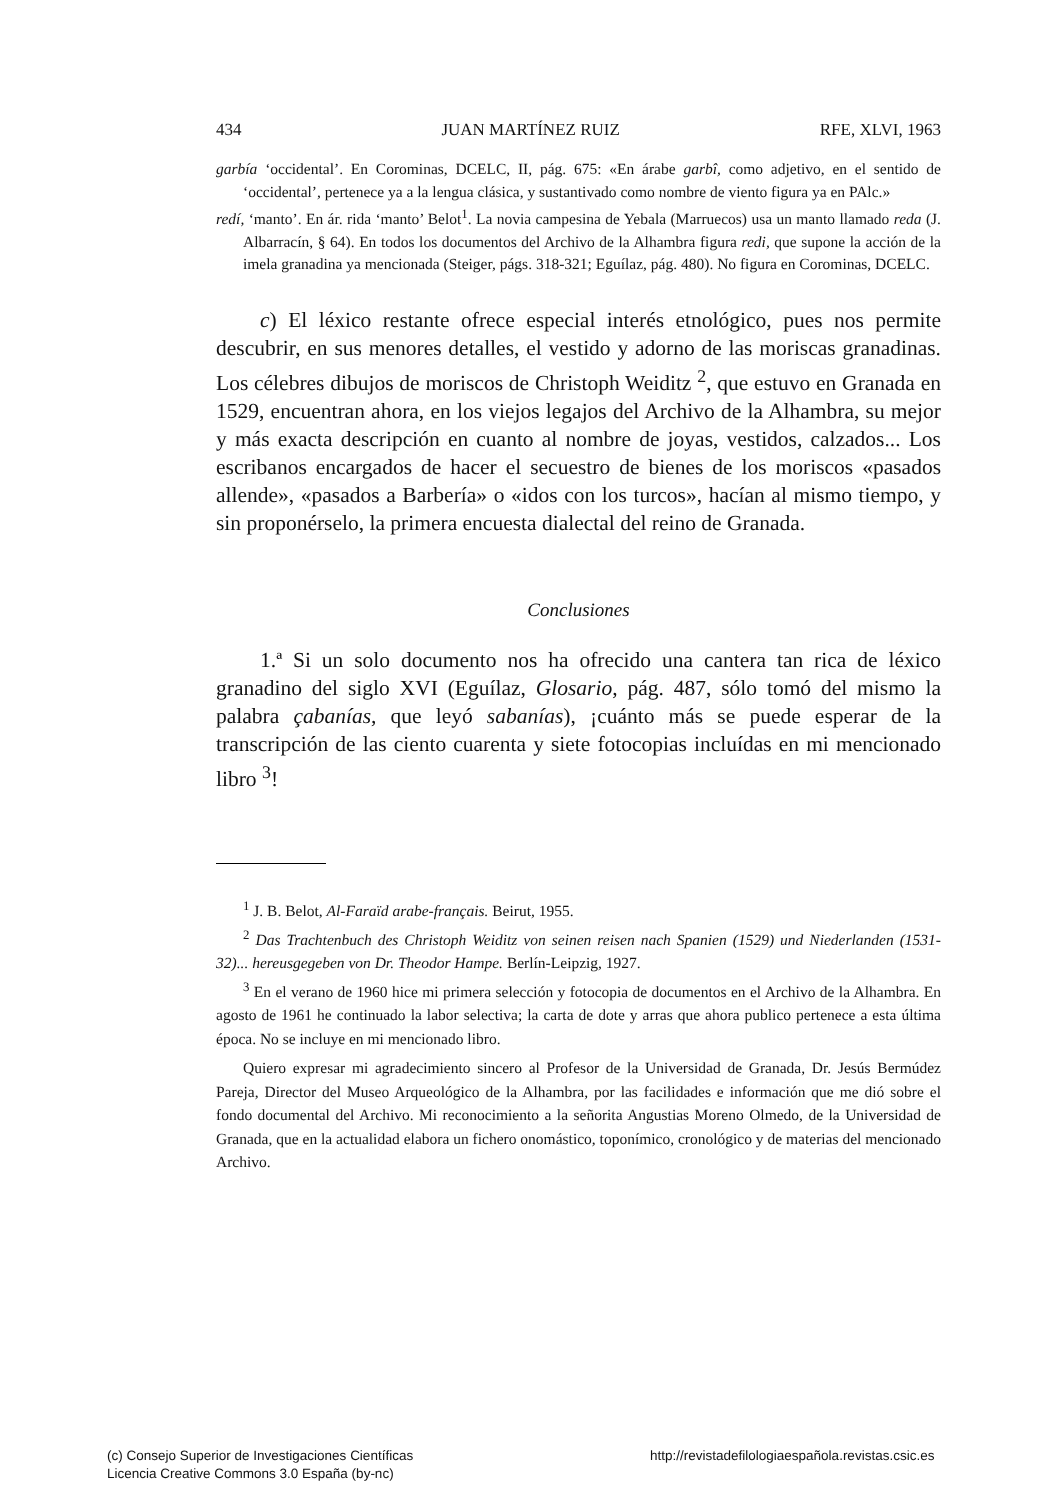434 JUAN MARTÍNEZ RUIZ RFE, XLVI, 1963
garbía ‘occidental’. En Corominas, DCELC, II, pág. 675: «En árabe garbî, como adjetivo, en el sentido de ‘occidental’, pertenece ya a la lengua clásica, y sustantivado como nombre de viento figura ya en PAlc.»
redí, ‘manto’. En ár. rida ‘manto’ Belot<sup>1</sup>. La novia campesina de Yebala (Marruecos) usa un manto llamado reda (J. Albarracín, § 64). En todos los documentos del Archivo de la Alhambra figura redi, que supone la acción de la imela granadina ya mencionada (Steiger, págs. 318-321; Eguílaz, pág. 480). No figura en Corominas, DCELC.
c) El léxico restante ofrece especial interés etnológico, pues nos permite descubrir, en sus menores detalles, el vestido y adorno de las moriscas granadinas. Los célebres dibujos de moriscos de Christoph Weiditz <sup>2</sup>, que estuvo en Granada en 1529, encuentran ahora, en los viejos legajos del Archivo de la Alhambra, su mejor y más exacta descripción en cuanto al nombre de joyas, vestidos, calzados... Los escribanos encargados de hacer el secuestro de bienes de los moriscos «pasados allende», «pasados a Barbería» o «idos con los turcos», hacían al mismo tiempo, y sin proponérselo, la primera encuesta dialectal del reino de Granada.
Conclusiones
1.ª Si un solo documento nos ha ofrecido una cantera tan rica de léxico granadino del siglo XVI (Eguílaz, Glosario, pág. 487, sólo tomó del mismo la palabra çabanías, que leyó sabanías), ¡cuánto más se puede esperar de la transcripción de las ciento cuarenta y siete fotocopias incluídas en mi mencionado libro <sup>3</sup>!
<sup>1</sup> J. B. Belot, Al-Faraïd arabe-français. Beirut, 1955.
<sup>2</sup> Das Trachtenbuch des Christoph Weiditz von seinen reisen nach Spanien (1529) und Niederlanden (1531-32)... hereusgegeben von Dr. Theodor Hampe. Berlín-Leipzig, 1927.
<sup>3</sup> En el verano de 1960 hice mi primera selección y fotocopia de documentos en el Archivo de la Alhambra. En agosto de 1961 he continuado la labor selectiva; la carta de dote y arras que ahora publico pertenece a esta última época. No se incluye en mi mencionado libro.
Quiero expresar mi agradecimiento sincero al Profesor de la Universidad de Granada, Dr. Jesús Bermúdez Pareja, Director del Museo Arqueológico de la Alhambra, por las facilidades e información que me dió sobre el fondo documental del Archivo. Mi reconocimiento a la señorita Angustias Moreno Olmedo, de la Universidad de Granada, que en la actualidad elabora un fichero onomástico, toponímico, cronológico y de materias del mencionado Archivo.
(c) Consejo Superior de Investigaciones Científicas
Licencia Creative Commons 3.0 España (by-nc)
http://revistadefilologiaespañola.revistas.csic.es